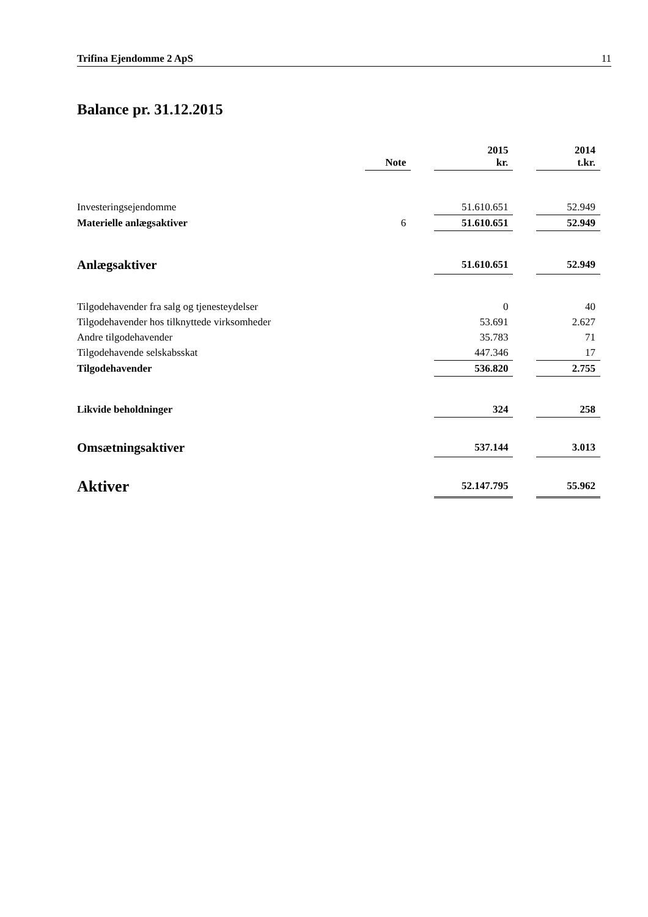Trifina Ejendomme 2 ApS 11
Balance pr. 31.12.2015
| | Note | | 2015 kr. | | 2014 t.kr. |
| --- | --- | --- | --- | --- | --- |
| Investeringsejendomme | | | 51.610.651 | | 52.949 |
| Materielle anlægsaktiver | 6 | | 51.610.651 | | 52.949 |
| Anlægsaktiver | | | 51.610.651 | | 52.949 |
| Tilgodehavender fra salg og tjenesteydelser | | | 0 | | 40 |
| Tilgodehavender hos tilknyttede virksomheder | | | 53.691 | | 2.627 |
| Andre tilgodehavender | | | 35.783 | | 71 |
| Tilgodehavende selskabsskat | | | 447.346 | | 17 |
| Tilgodehavender | | | 536.820 | | 2.755 |
| Likvide beholdninger | | | 324 | | 258 |
| Omsætningsaktiver | | | 537.144 | | 3.013 |
| Aktiver | | | 52.147.795 | | 55.962 |